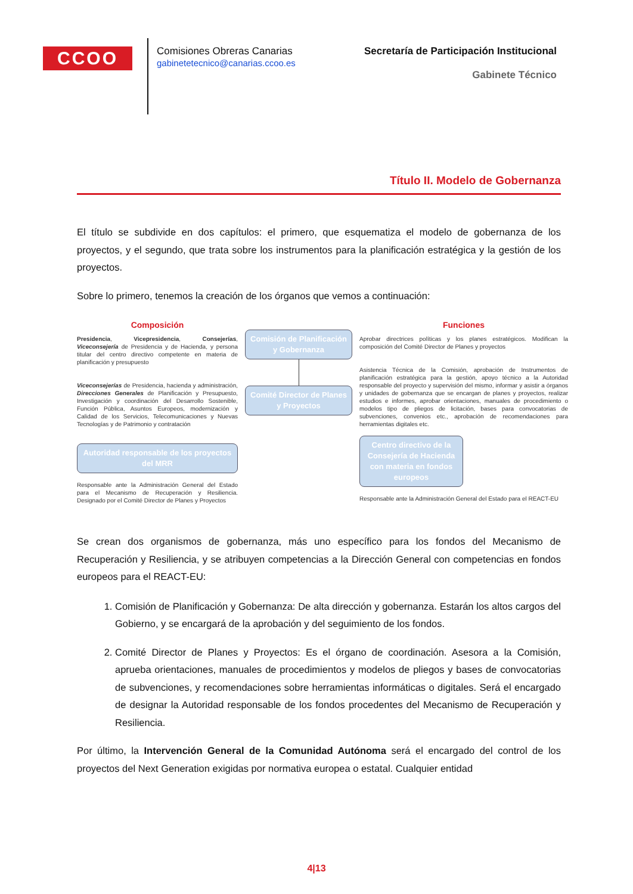CCOO
Comisiones Obreras Canarias
gabinetetecnico@canarias.ccoo.es
Secretaría de Participación Institucional
Gabinete Técnico
Título II. Modelo de Gobernanza
El título se subdivide en dos capítulos: el primero, que esquematiza el modelo de gobernanza de los proyectos, y el segundo, que trata sobre los instrumentos para la planificación estratégica y la gestión de los proyectos.
Sobre lo primero, tenemos la creación de los órganos que vemos a continuación:
Composición
Presidencia, Vicepresidencia, Consejerías, Viceconsejería de Presidencia y de Hacienda, y persona titular del centro directivo competente en materia de planificación y presupuesto
Viceconsejerías de Presidencia, hacienda y administración, Direcciones Generales de Planificación y Presupuesto, Investigación y coordinación del Desarrollo Sostenible, Función Pública, Asuntos Europeos, modernización y Calidad de los Servicios, Telecomunicaciones y Nuevas Tecnologías y de Patrimonio y contratación
Autoridad responsable de los proyectos del MRR
Responsable ante la Administración General del Estado para el Mecanismo de Recuperación y Resiliencia. Designado por el Comité Director de Planes y Proyectos
Comisión de Planificación y Gobernanza
Comité Director de Planes y Proyectos
Funciones
Aprobar directrices políticas y los planes estratégicos. Modifican la composición del Comité Director de Planes y proyectos
Asistencia Técnica de la Comisión, aprobación de Instrumentos de planificación estratégica para la gestión, apoyo técnico a la Autoridad responsable del proyecto y supervisión del mismo, informar y asistir a órganos y unidades de gobernanza que se encargan de planes y proyectos, realizar estudios e informes, aprobar orientaciones, manuales de procedimiento o modelos tipo de pliegos de licitación, bases para convocatorias de subvenciones, convenios etc., aprobación de recomendaciones para herramientas digitales etc.
Centro directivo de la Consejería de Hacienda con materia en fondos europeos
Responsable ante la Administración General del Estado para el REACT-EU
Se crean dos organismos de gobernanza, más uno específico para los fondos del Mecanismo de Recuperación y Resiliencia, y se atribuyen competencias a la Dirección General con competencias en fondos europeos para el REACT-EU:
1. Comisión de Planificación y Gobernanza: De alta dirección y gobernanza. Estarán los altos cargos del Gobierno, y se encargará de la aprobación y del seguimiento de los fondos.
2. Comité Director de Planes y Proyectos: Es el órgano de coordinación. Asesora a la Comisión, aprueba orientaciones, manuales de procedimientos y modelos de pliegos y bases de convocatorias de subvenciones, y recomendaciones sobre herramientas informáticas o digitales. Será el encargado de designar la Autoridad responsable de los fondos procedentes del Mecanismo de Recuperación y Resiliencia.
Por último, la Intervención General de la Comunidad Autónoma será el encargado del control de los proyectos del Next Generation exigidas por normativa europea o estatal. Cualquier entidad
4|13